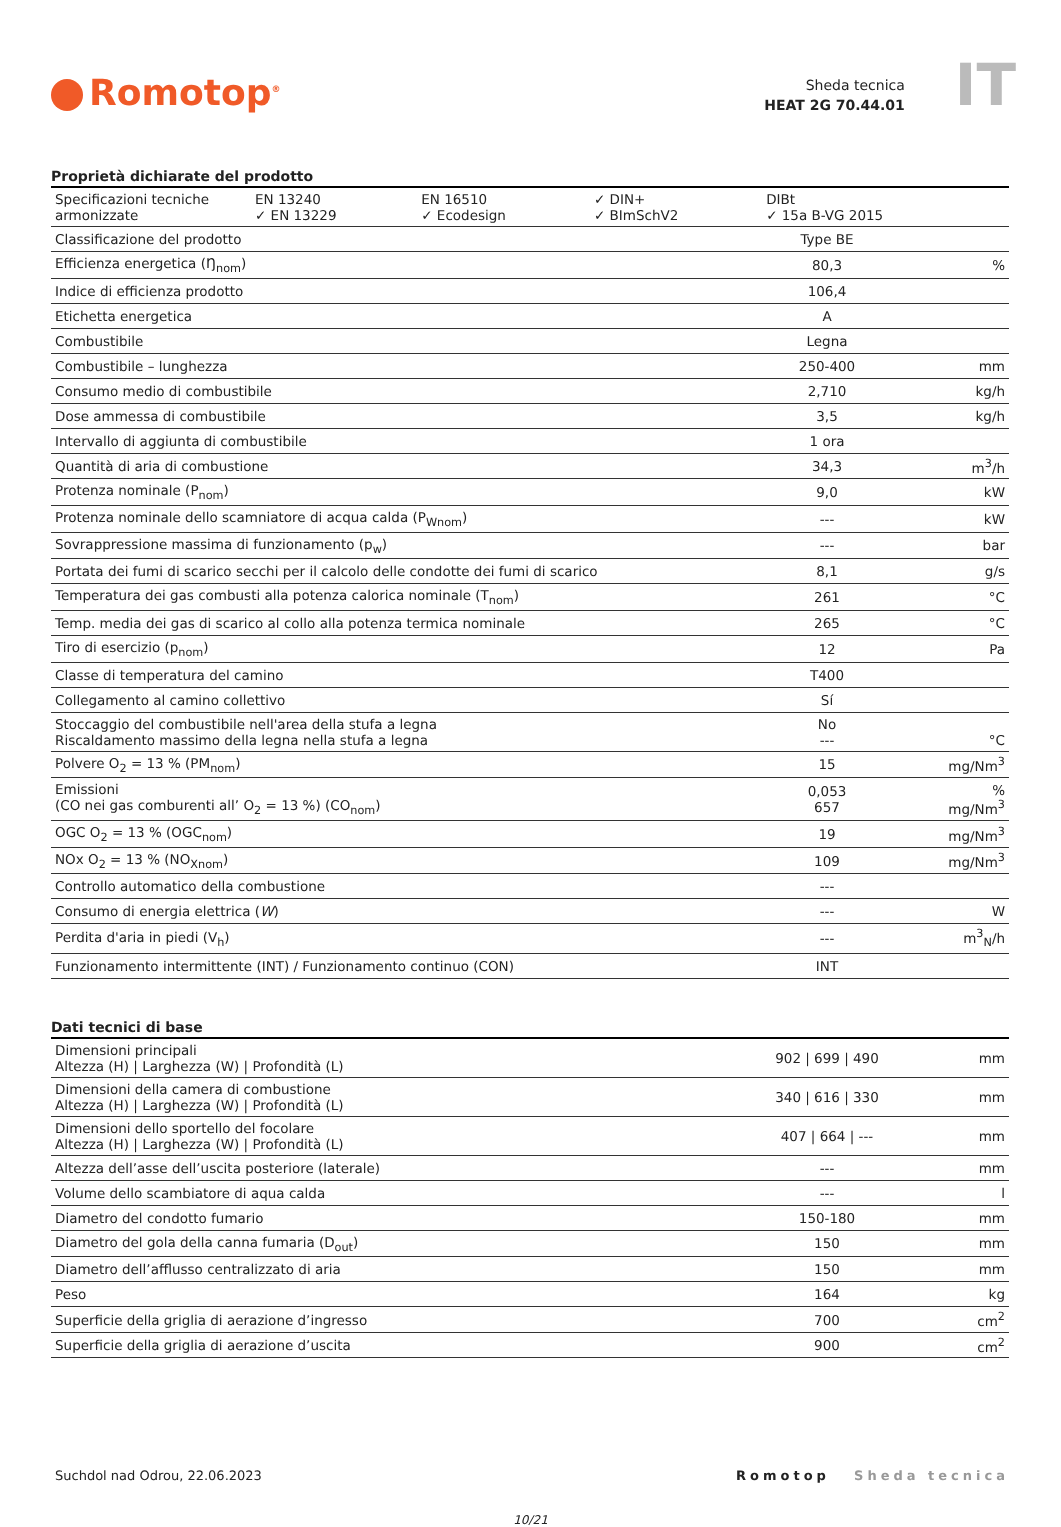Romotop<sup>®</sup>
Sheda tecnica
HEAT 2G 70.44.01
IT
Proprietà dichiarate del prodotto
| / Specificazioni tecniche armonizzate / EN 13240 ✓ EN 13229 / EN 16510 ✓ Ecodesign / ✓ DIN+ ✓ BImSchV2 / DIBt ✓ 15a B-VG 2015 / | | |
| Classificazione del prodotto | Type BE | |
| Efficienza energetica (Ŋ<sub>nom</sub>) | 80,3 | % |
| Indice di efficienza prodotto | 106,4 | |
| Etichetta energetica | A | |
| Combustibile | Legna | |
| Combustibile – lunghezza | 250-400 | mm |
| Consumo medio di combustibile | 2,710 | kg/h |
| Dose ammessa di combustibile | 3,5 | kg/h |
| Intervallo di aggiunta di combustibile | 1 ora | |
| Quantità di aria di combustione | 34,3 | m<sup>3</sup>/h |
| Protenza nominale (P<sub>nom</sub>) | 9,0 | kW |
| Protenza nominale dello scamniatore di acqua calda (P<sub>Wnom</sub>) | --- | kW |
| Sovrappressione massima di funzionamento (p<sub>w</sub>) | --- | bar |
| Portata dei fumi di scarico secchi per il calcolo delle condotte dei fumi di scarico | 8,1 | g/s |
| Temperatura dei gas combusti alla potenza calorica nominale (T<sub>nom</sub>) | 261 | °C |
| Temp. media dei gas di scarico al collo alla potenza termica nominale | 265 | °C |
| Tiro di esercizio (p<sub>nom</sub>) | 12 | Pa |
| Classe di temperatura del camino | T400 | |
| Collegamento al camino collettivo | Sí | |
| Stoccaggio del combustibile nell'area della stufa a legna Riscaldamento massimo della legna nella stufa a legna | No --- | °C |
| Polvere O<sub>2</sub> = 13 % (PM<sub>nom</sub>) | 15 | mg/Nm<sup>3</sup> |
| Emissioni (CO nei gas comburenti all’ O<sub>2</sub> = 13 %) (CO<sub>nom</sub>) | 0,053 657 | % mg/Nm<sup>3</sup> |
| OGC O<sub>2</sub> = 13 % (OGC<sub>nom</sub>) | 19 | mg/Nm<sup>3</sup> |
| NOx O<sub>2</sub> = 13 % (NO<sub>Xnom</sub>) | 109 | mg/Nm<sup>3</sup> |
| Controllo automatico della combustione | --- | |
| Consumo di energia elettrica ( W ) | --- | W |
| Perdita d'aria in piedi (V<sub>h</sub>) | --- | m<sup>3</sup><sub>N</sub>/h |
| Funzionamento intermittente (INT) / Funzionamento continuo (CON) | INT | |
Dati tecnici di base
| Dimensioni principali Altezza (H) / Larghezza (W) / Profondità (L) | 902 / 699 / 490 | mm |
| Dimensioni della camera di combustione Altezza (H) / Larghezza (W) / Profondità (L) | 340 / 616 / 330 | mm |
| Dimensioni dello sportello del focolare Altezza (H) / Larghezza (W) / Profondità (L) | 407 / 664 / --- | mm |
| Altezza dell’asse dell’uscita posteriore (laterale) | --- | mm |
| Volume dello scambiatore di aqua calda | --- | l |
| Diametro del condotto fumario | 150-180 | mm |
| Diametro del gola della canna fumaria (D<sub>out</sub>) | 150 | mm |
| Diametro dell’afflusso centralizzato di aria | 150 | mm |
| Peso | 164 | kg |
| Superficie della griglia di aerazione d’ingresso | 700 | cm<sup>2</sup> |
| Superficie della griglia di aerazione d’uscita | 900 | cm<sup>2</sup> |
Suchdol nad Odrou, 22.06.2023 Romotop Sheda tecnica
10/21